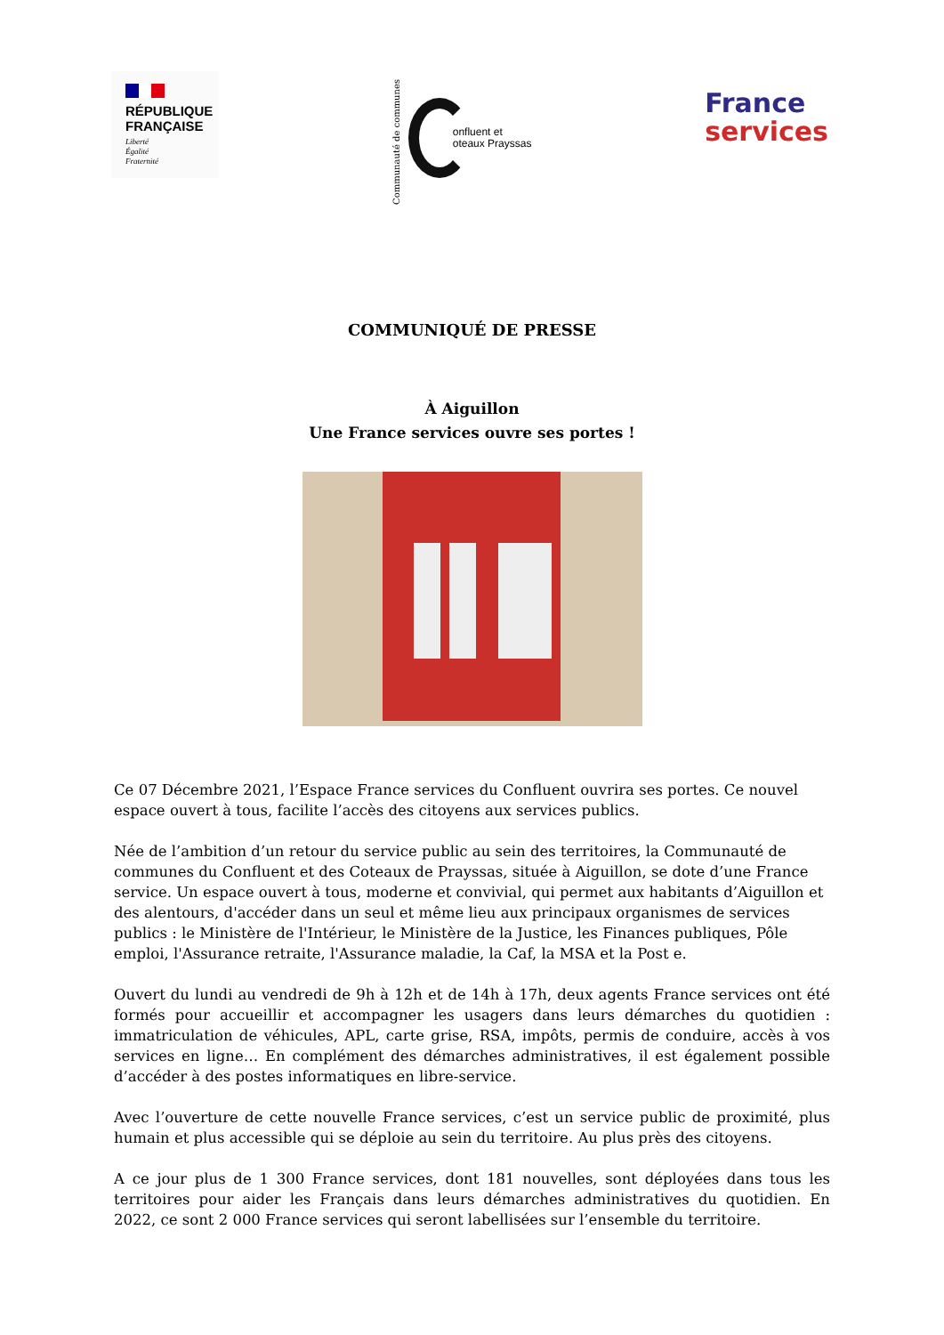RÉPUBLIQUE
FRANÇAISE
Liberté
Égalité
Fraternité
Communauté de communes
onfluent et
oteaux Prayssas
France
services
COMMUNIQUÉ DE PRESSE
À Aiguillon
Une France services ouvre ses portes !
Ce 07 Décembre 2021, l’Espace France services du Confluent ouvrira ses portes. Ce nouvel espace ouvert à tous, facilite l’accès des citoyens aux services publics.
Née de l’ambition d’un retour du service public au sein des territoires, la Communauté de communes du Confluent et des Coteaux de Prayssas, située à Aiguillon, se dote d’une France service. Un espace ouvert à tous, moderne et convivial, qui permet aux habitants d’Aiguillon et des alentours, d'accéder dans un seul et même lieu aux principaux organismes de services publics : le Ministère de l'Intérieur, le Ministère de la Justice, les Finances publiques, Pôle emploi, l'Assurance retraite, l'Assurance maladie, la Caf, la MSA et la Post e.
Ouvert du lundi au vendredi de 9h à 12h et de 14h à 17h, deux agents France services ont été formés pour accueillir et accompagner les usagers dans leurs démarches du quotidien : immatriculation de véhicules, APL, carte grise, RSA, impôts, permis de conduire, accès à vos services en ligne… En complément des démarches administratives, il est également possible d’accéder à des postes informatiques en libre-service.
Avec l’ouverture de cette nouvelle France services, c’est un service public de proximité, plus humain et plus accessible qui se déploie au sein du territoire. Au plus près des citoyens.
A ce jour plus de 1 300 France services, dont 181 nouvelles, sont déployées dans tous les territoires pour aider les Français dans leurs démarches administratives du quotidien. En 2022, ce sont 2 000 France services qui seront labellisées sur l’ensemble du territoire.